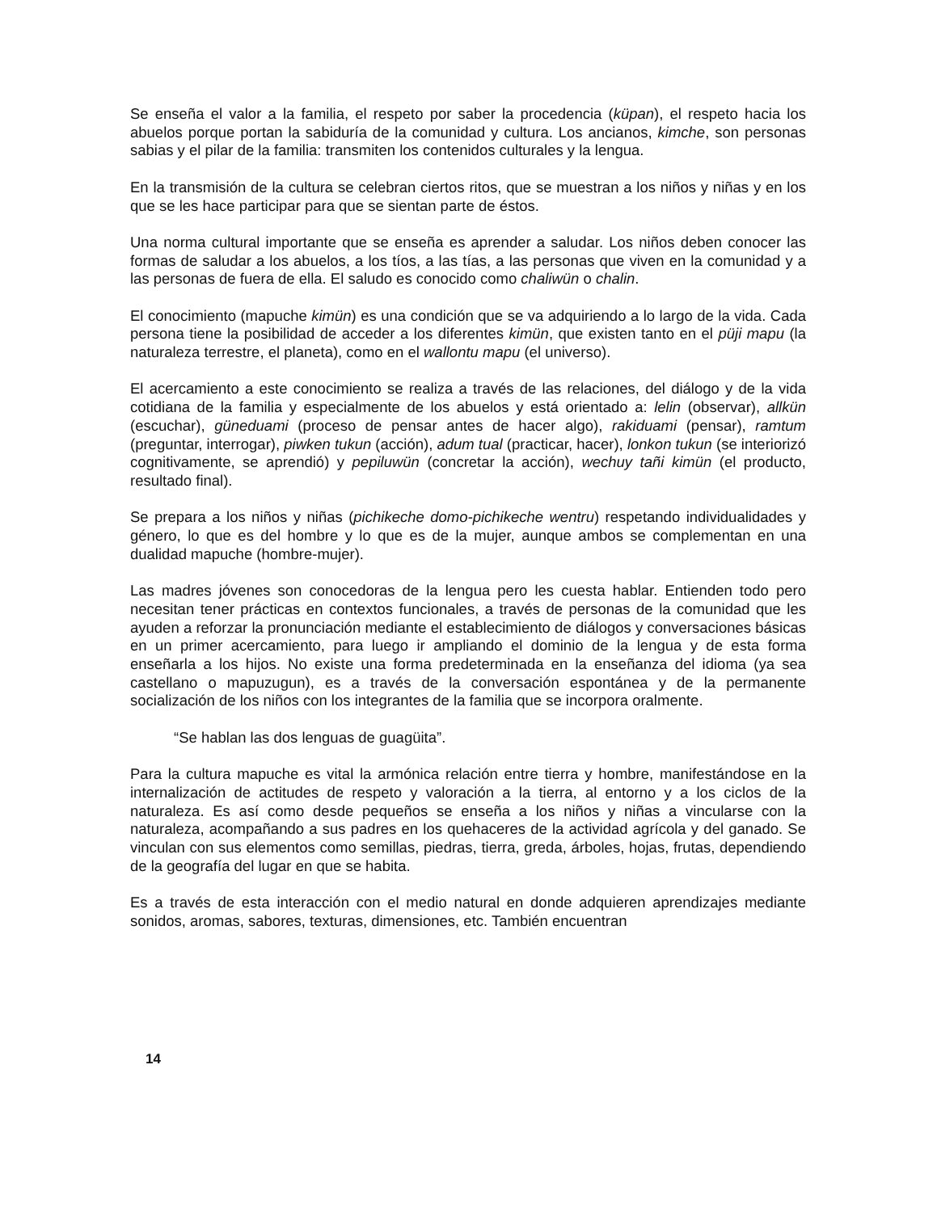Se enseña el valor a la familia, el respeto por saber la procedencia (küpan), el respeto hacia los abuelos porque portan la sabiduría de la comunidad y cultura. Los ancianos, kimche, son personas sabias y el pilar de la familia: transmiten los contenidos culturales y la lengua.
En la transmisión de la cultura se celebran ciertos ritos, que se muestran a los niños y niñas y en los que se les hace participar para que se sientan parte de éstos.
Una norma cultural importante que se enseña es aprender a saludar. Los niños deben conocer las formas de saludar a los abuelos, a los tíos, a las tías, a las personas que viven en la comunidad y a las personas de fuera de ella. El saludo es conocido como chaliwün o chalin.
El conocimiento (mapuche kimün) es una condición que se va adquiriendo a lo largo de la vida. Cada persona tiene la posibilidad de acceder a los diferentes kimün, que existen tanto en el püji mapu (la naturaleza terrestre, el planeta), como en el wallontu mapu (el universo).
El acercamiento a este conocimiento se realiza a través de las relaciones, del diálogo y de la vida cotidiana de la familia y especialmente de los abuelos y está orientado a: lelin (observar), allkün (escuchar), güneduami (proceso de pensar antes de hacer algo), rakiduami (pensar), ramtum (preguntar, interrogar), piwken tukun (acción), adum tual (practicar, hacer), lonkon tukun (se interiorizó cognitivamente, se aprendió) y pepiluwün (concretar la acción), wechuy tañi kimün (el producto, resultado final).
Se prepara a los niños y niñas (pichikeche domo-pichikeche wentru) respetando individualidades y género, lo que es del hombre y lo que es de la mujer, aunque ambos se complementan en una dualidad mapuche (hombre-mujer).
Las madres jóvenes son conocedoras de la lengua pero les cuesta hablar. Entienden todo pero necesitan tener prácticas en contextos funcionales, a través de personas de la comunidad que les ayuden a reforzar la pronunciación mediante el establecimiento de diálogos y conversaciones básicas en un primer acercamiento, para luego ir ampliando el dominio de la lengua y de esta forma enseñarla a los hijos. No existe una forma predeterminada en la enseñanza del idioma (ya sea castellano o mapuzugun), es a través de la conversación espontánea y de la permanente socialización de los niños con los integrantes de la familia que se incorpora oralmente.
“Se hablan las dos lenguas de guagüita”.
Para la cultura mapuche es vital la armónica relación entre tierra y hombre, manifestándose en la internalización de actitudes de respeto y valoración a la tierra, al entorno y a los ciclos de la naturaleza. Es así como desde pequeños se enseña a los niños y niñas a vincularse con la naturaleza, acompañando a sus padres en los quehaceres de la actividad agrícola y del ganado. Se vinculan con sus elementos como semillas, piedras, tierra, greda, árboles, hojas, frutas, dependiendo de la geografía del lugar en que se habita.
Es a través de esta interacción con el medio natural en donde adquieren aprendizajes mediante sonidos, aromas, sabores, texturas, dimensiones, etc. También encuentran
14